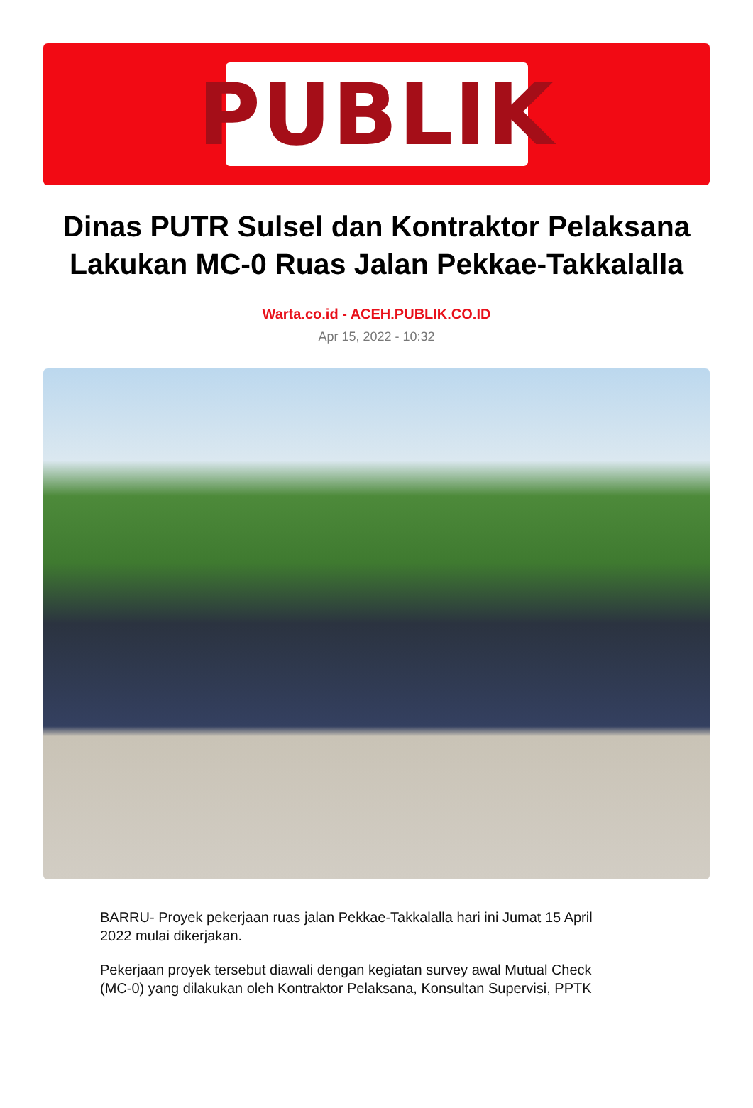PUBLIK
Dinas PUTR Sulsel dan Kontraktor Pelaksana Lakukan MC-0 Ruas Jalan Pekkae-Takkalalla
Warta.co.id - ACEH.PUBLIK.CO.ID
Apr 15, 2022 - 10:32
BARRU- Proyek pekerjaan ruas jalan Pekkae-Takkalalla hari ini Jumat 15 April 2022 mulai dikerjakan.
Pekerjaan proyek tersebut diawali dengan kegiatan survey awal Mutual Check (MC-0) yang dilakukan oleh Kontraktor Pelaksana, Konsultan Supervisi, PPTK